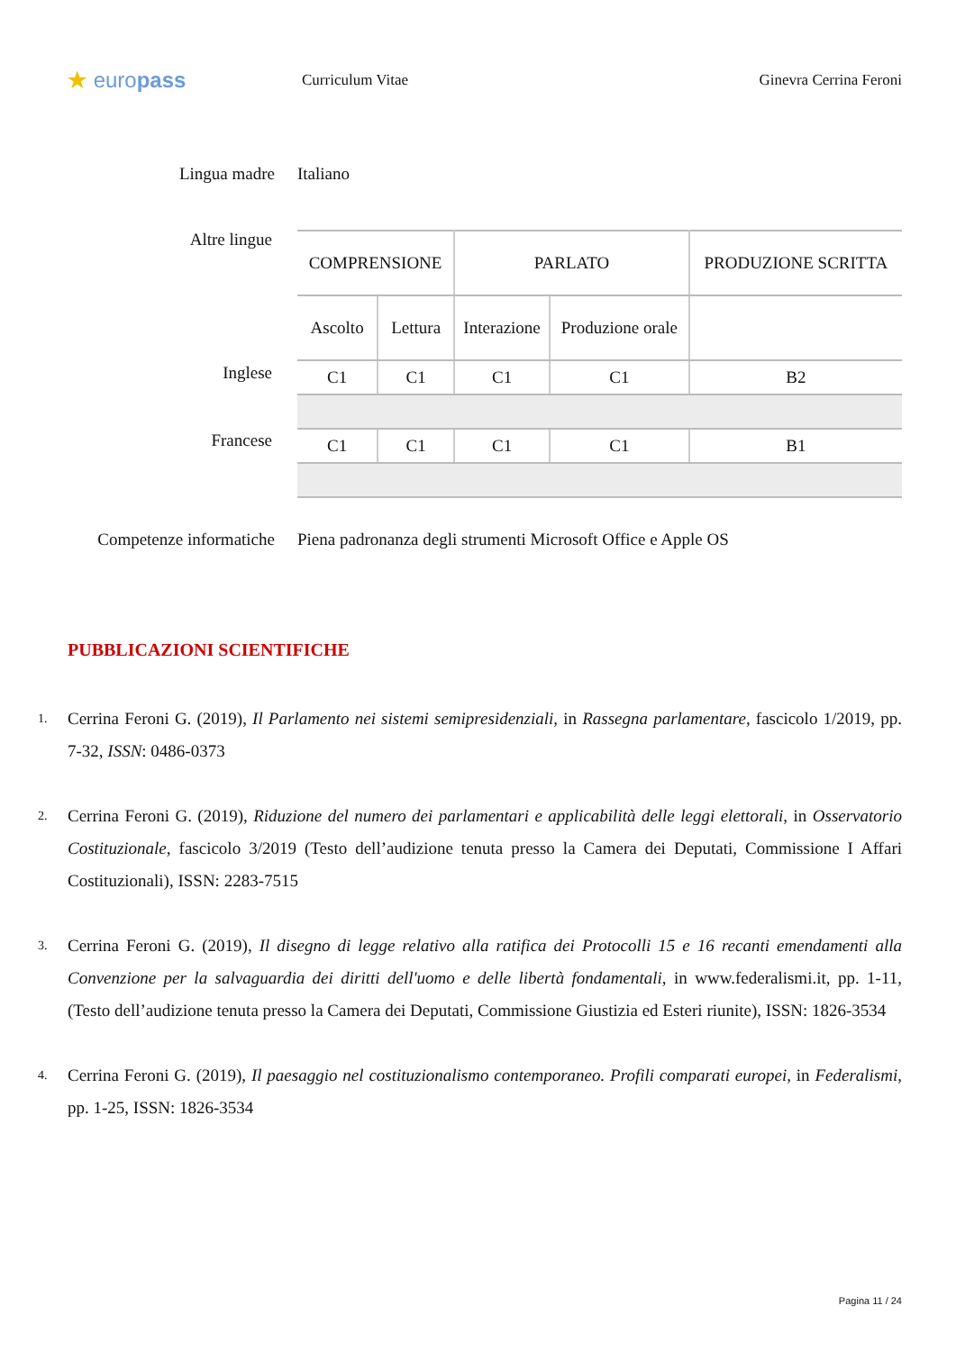★ europass
Curriculum Vitae Ginevra Cerrina Feroni
Lingua madre Italiano
Altre lingue
Inglese
Francese
| COMPRENSIONE | | PARLATO | | PRODUZIONE SCRITTA |
| --- | --- | --- | --- | --- |
| Ascolto | Lettura | Interazione | Produzione orale | |
| C1 | C1 | C1 | C1 | B2 |
| C1 | C1 | C1 | C1 | B1 |
Competenze informatiche Piena padronanza degli strumenti Microsoft Office e Apple OS
PUBBLICAZIONI SCIENTIFICHE
1. Cerrina Feroni G. (2019), Il Parlamento nei sistemi semipresidenziali, in Rassegna parlamentare, fascicolo 1/2019, pp. 7-32, ISSN: 0486-0373
2. Cerrina Feroni G. (2019), Riduzione del numero dei parlamentari e applicabilità delle leggi elettorali, in Osservatorio Costituzionale, fascicolo 3/2019 (Testo dell’audizione tenuta presso la Camera dei Deputati, Commissione I Affari Costituzionali), ISSN: 2283-7515
3. Cerrina Feroni G. (2019), Il disegno di legge relativo alla ratifica dei Protocolli 15 e 16 recanti emendamenti alla Convenzione per la salvaguardia dei diritti dell'uomo e delle libertà fondamentali, in www.federalismi.it, pp. 1-11, (Testo dell’audizione tenuta presso la Camera dei Deputati, Commissione Giustizia ed Esteri riunite), ISSN: 1826-3534
4. Cerrina Feroni G. (2019), Il paesaggio nel costituzionalismo contemporaneo. Profili comparati europei, in Federalismi, pp. 1-25, ISSN: 1826-3534
Pagina 11 / 24